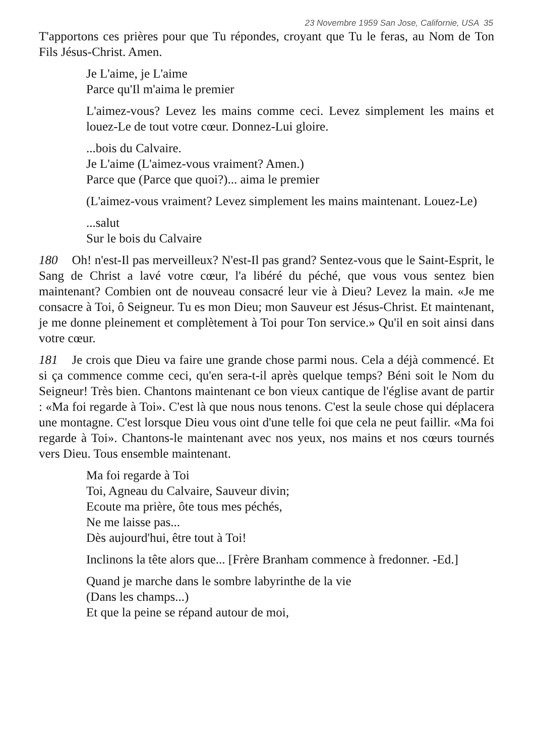23 Novembre 1959 San Jose, Californie, USA 35
T'apportons ces prières pour que Tu répondes, croyant que Tu le feras, au Nom de Ton Fils Jésus-Christ. Amen.
Je L'aime, je L'aime
Parce qu'Il m'aima le premier
L'aimez-vous? Levez les mains comme ceci. Levez simplement les mains et louez-Le de tout votre cœur. Donnez-Lui gloire.
...bois du Calvaire.
Je L'aime (L'aimez-vous vraiment? Amen.)
Parce que (Parce que quoi?)... aima le premier
(L'aimez-vous vraiment? Levez simplement les mains maintenant. Louez-Le)
...salut
Sur le bois du Calvaire
180 Oh! n'est-Il pas merveilleux? N'est-Il pas grand? Sentez-vous que le Saint-Esprit, le Sang de Christ a lavé votre cœur, l'a libéré du péché, que vous vous sentez bien maintenant? Combien ont de nouveau consacré leur vie à Dieu? Levez la main. «Je me consacre à Toi, ô Seigneur. Tu es mon Dieu; mon Sauveur est Jésus-Christ. Et maintenant, je me donne pleinement et complètement à Toi pour Ton service.» Qu'il en soit ainsi dans votre cœur.
181 Je crois que Dieu va faire une grande chose parmi nous. Cela a déjà commencé. Et si ça commence comme ceci, qu'en sera-t-il après quelque temps? Béni soit le Nom du Seigneur! Très bien. Chantons maintenant ce bon vieux cantique de l'église avant de partir : «Ma foi regarde à Toi». C'est là que nous nous tenons. C'est la seule chose qui déplacera une montagne. C'est lorsque Dieu vous oint d'une telle foi que cela ne peut faillir. «Ma foi regarde à Toi». Chantons-le maintenant avec nos yeux, nos mains et nos cœurs tournés vers Dieu. Tous ensemble maintenant.
Ma foi regarde à Toi
Toi, Agneau du Calvaire, Sauveur divin;
Ecoute ma prière, ôte tous mes péchés,
Ne me laisse pas...
Dès aujourd'hui, être tout à Toi!
Inclinons la tête alors que... [Frère Branham commence à fredonner. -Ed.]
Quand je marche dans le sombre labyrinthe de la vie
(Dans les champs...)
Et que la peine se répand autour de moi,